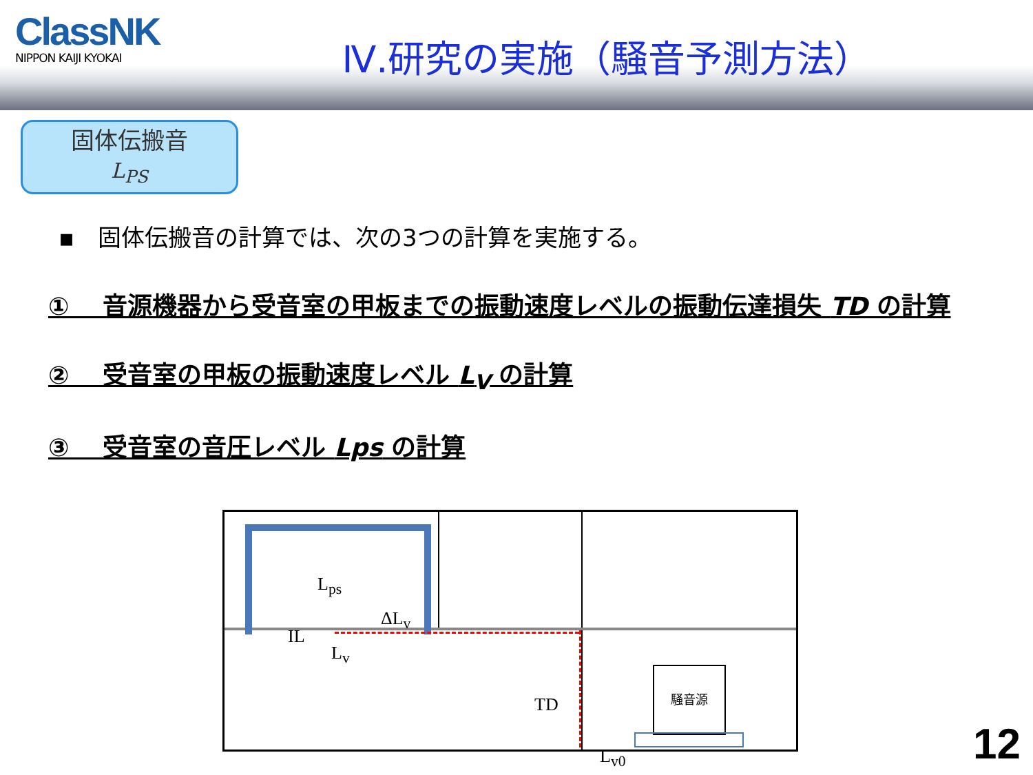ClassNK
NIPPON KAIJI KYOKAI
Ⅳ.研究の実施（騒音予測方法）
固体伝搬音
L<sub>PS</sub>
▪　固体伝搬音の計算では、次の3つの計算を実施する。
①　 音源機器から受音室の甲板までの振動速度レベルの振動伝達損失 TD の計算
②　 受音室の甲板の振動速度レベル L<sub>V</sub> の計算
③　 受音室の音圧レベル Lps の計算
騒音源
L<sub>ps</sub>
ΔL<sub>v</sub>
IL
L<sub>v</sub>
TD
L<sub>v0</sub>
12